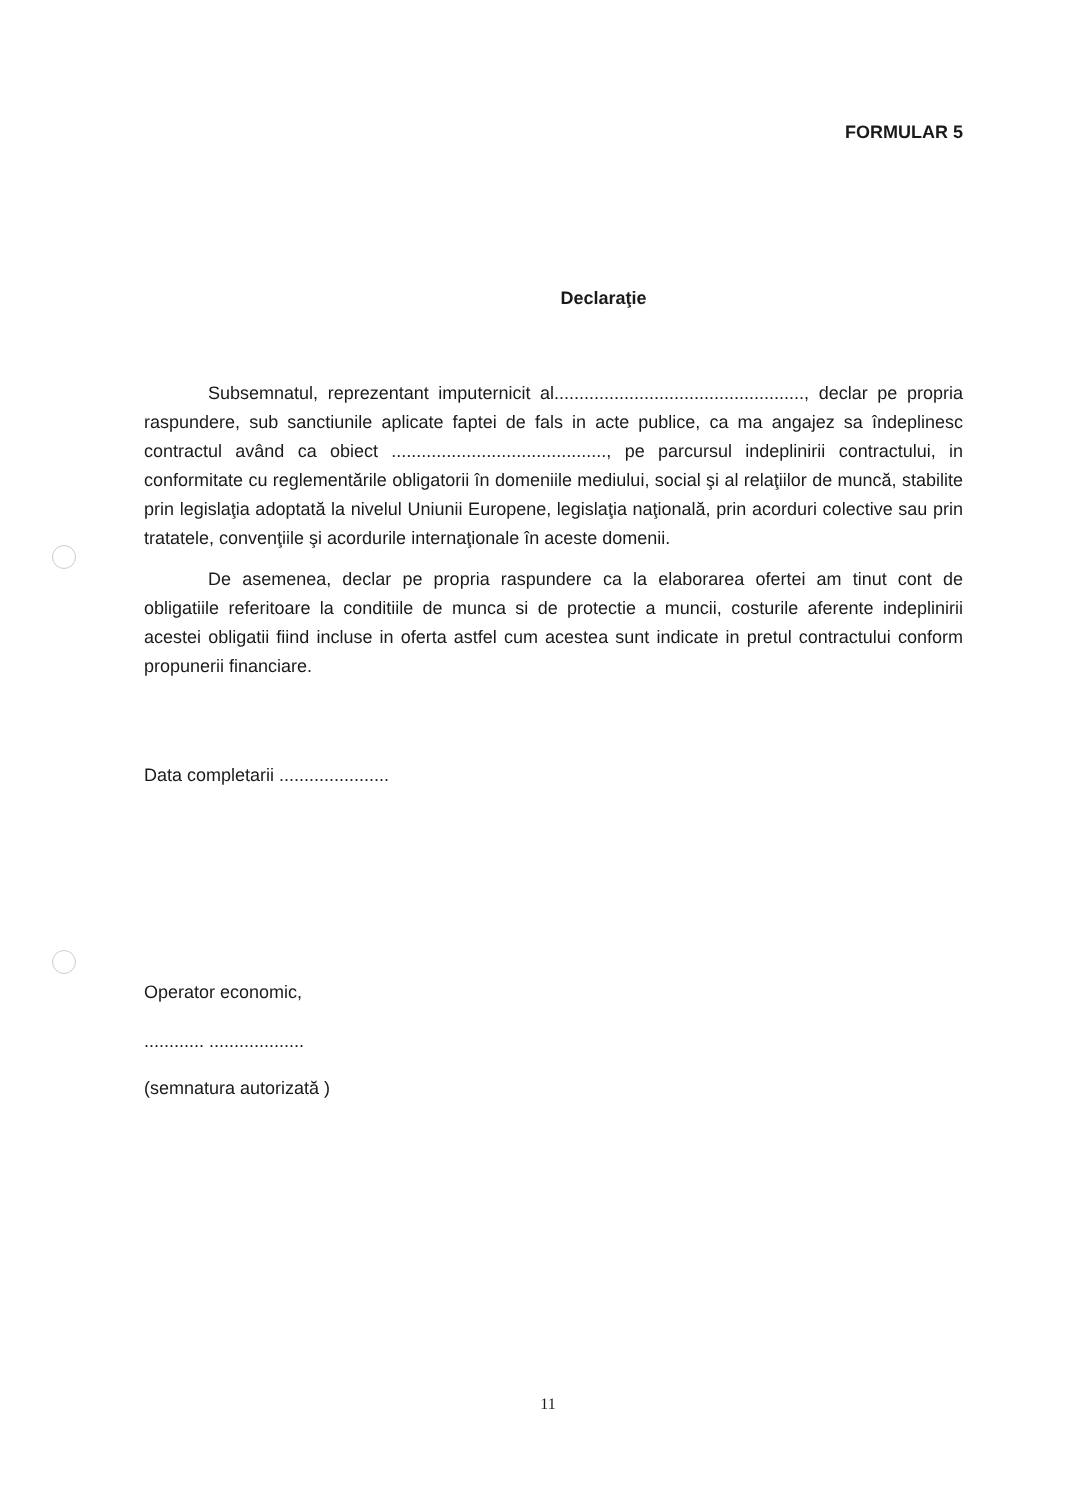FORMULAR 5
Declaraţie
Subsemnatul, reprezentant imputernicit al.................................................., declar pe propria raspundere, sub sanctiunile aplicate faptei de fals in acte publice, ca ma angajez sa îndeplinesc contractul având ca obiect ..........................................., pe parcursul indeplinirii contractului, in conformitate cu reglementările obligatorii în domeniile mediului, social şi al relaţiilor de muncă, stabilite prin legislaţia adoptată la nivelul Uniunii Europene, legislaţia naţională, prin acorduri colective sau prin tratatele, convenţiile şi acordurile internaţionale în aceste domenii.
De asemenea, declar pe propria raspundere ca la elaborarea ofertei am tinut cont de obligatiile referitoare la conditiile de munca si de protectie a muncii, costurile aferente indeplinirii acestei obligatii fiind incluse in oferta astfel cum acestea sunt indicate in pretul contractului conform propunerii financiare.
Data completarii ......................
Operator economic,
............ ...................
(semnatura autorizată )
11